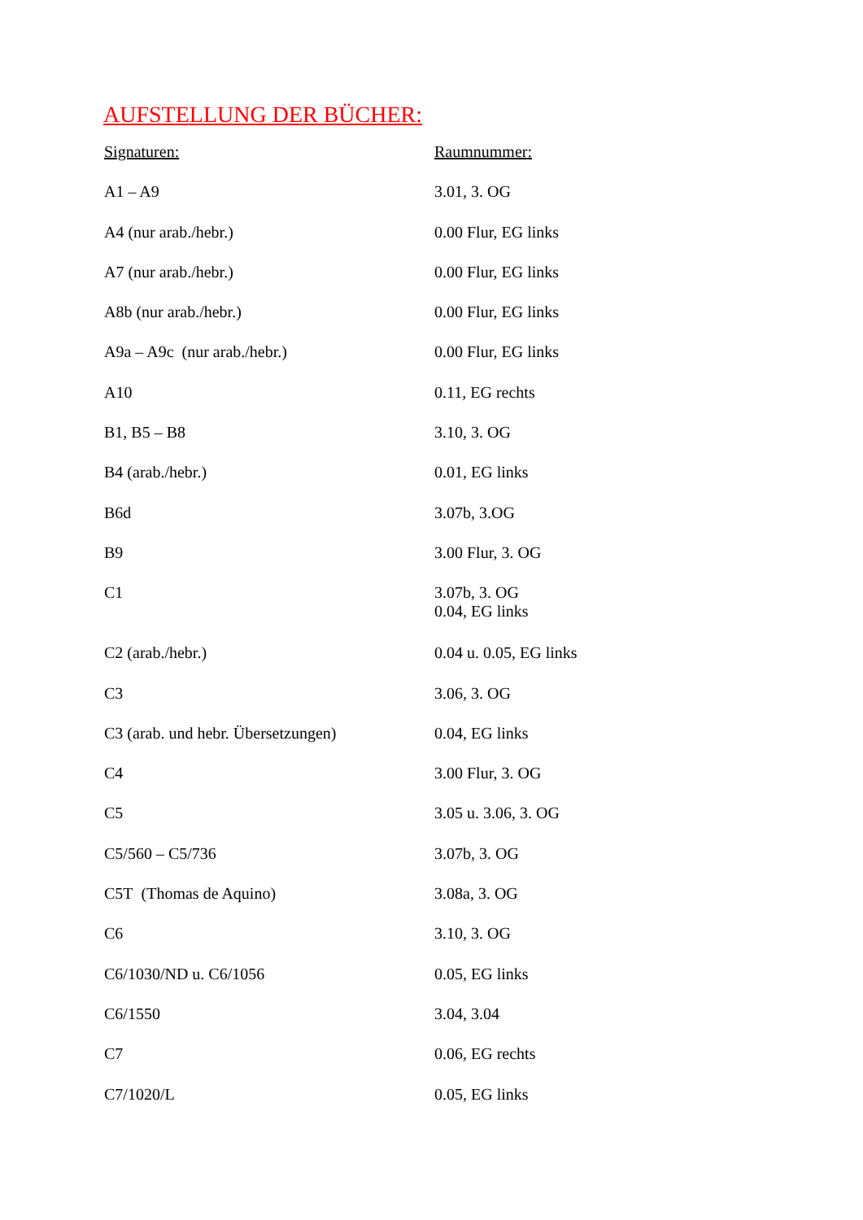AUFSTELLUNG DER BÜCHER:
| Signaturen: | Raumnummer: |
| --- | --- |
| A1 – A9 | 3.01, 3. OG |
| A4 (nur arab./hebr.) | 0.00 Flur, EG links |
| A7 (nur arab./hebr.) | 0.00 Flur, EG links |
| A8b (nur arab./hebr.) | 0.00 Flur, EG links |
| A9a – A9c (nur arab./hebr.) | 0.00 Flur, EG links |
| A10 | 0.11, EG rechts |
| B1, B5 – B8 | 3.10, 3. OG |
| B4 (arab./hebr.) | 0.01, EG links |
| B6d | 3.07b, 3.OG |
| B9 | 3.00 Flur, 3. OG |
| C1 | 3.07b, 3. OG 0.04, EG links |
| C2 (arab./hebr.) | 0.04 u. 0.05, EG links |
| C3 | 3.06, 3. OG |
| C3 (arab. und hebr. Übersetzungen) | 0.04, EG links |
| C4 | 3.00 Flur, 3. OG |
| C5 | 3.05 u. 3.06, 3. OG |
| C5/560 – C5/736 | 3.07b, 3. OG |
| C5T (Thomas de Aquino) | 3.08a, 3. OG |
| C6 | 3.10, 3. OG |
| C6/1030/ND u. C6/1056 | 0.05, EG links |
| C6/1550 | 3.04, 3.04 |
| C7 | 0.06, EG rechts |
| C7/1020/L | 0.05, EG links |